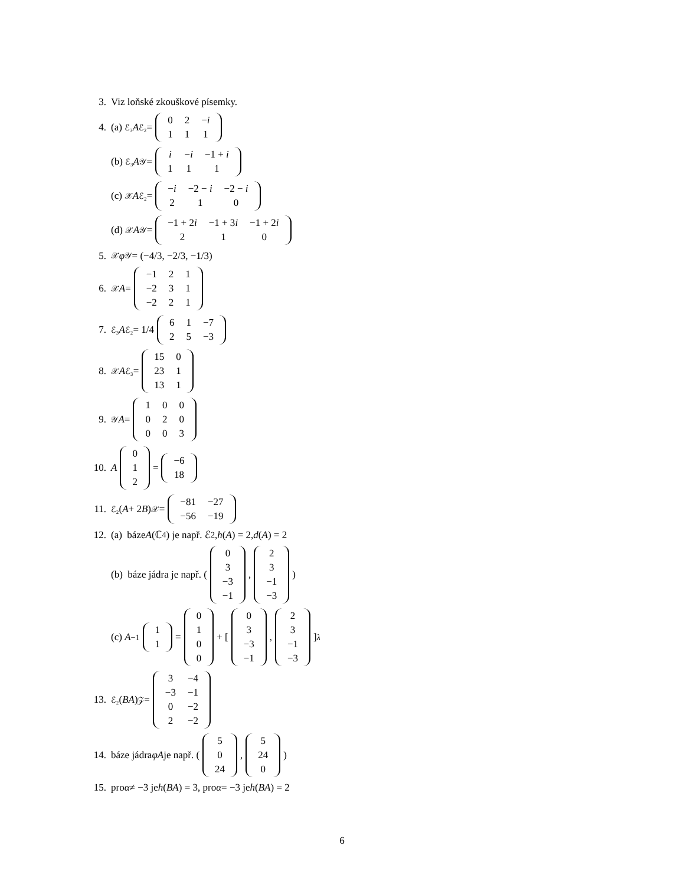3. Viz loňské zkouškové písemky.
4. (a) <sup>ℰ₃</sup> A<sup>ℰ₂</sup> =
| 0 | 2 | − i |
| 1 | 1 | 1 |
(b) <sup>ℰ₃</sup> A<sup>𝒴</sup> =
| i | − i | −1 + i |
| 1 | 1 | 1 |
(c) <sup>𝒳</sup> A<sup>ℰ₂</sup> =
| − i | −2 − i | −2 − i |
| 2 | 1 | 0 |
(d) <sup>𝒳</sup> A<sup>𝒴</sup> =
| −1 + 2 i | −1 + 3 i | −1 + 2 i |
| 2 | 1 | 0 |
5.<sup>𝒳</sup>φ<sup>𝒴</sup> = (−4/3, −2/3, −1/3)
6.<sup>𝒳</sup> A =
| −1 | 2 | 1 |
| −2 | 3 | 1 |
| −2 | 2 | 1 |
7.<sup>ℰ₃</sup> A<sup>ℰ₂</sup> = 1/4
| 6 | 1 | −7 |
| 2 | 5 | −3 |
8.<sup>𝒳</sup> A<sup>ℰ₃</sup> =
| 15 | 0 |
| 23 | 1 |
| 13 | 1 |
9.<sup>𝒴</sup> A =
| 1 | 0 | 0 |
| 0 | 2 | 0 |
| 0 | 0 | 3 |
10. A
| 0 |
| 1 |
| 2 |
=
| −6 |
| 18 |
11.<sup>ℰ₂</sup>(A + 2 B)<sup>𝒳</sup> =
| −81 | −27 |
| −56 | −19 |
12. (a) báze A (ℂ<sup>4</sup>) je např. ℰ<sub>2</sub>, h (A) = 2, d (A) = 2
(b) báze jádra je např. (
| 0 |
| 3 |
| −3 |
| −1 |
,
| 2 |
| 3 |
| −1 |
| −3 |
)
(c) A<sup>−1</sup>
| 1 |
| 1 |
=
| 0 |
| 1 |
| 0 |
| 0 |
+ [
| 0 |
| 3 |
| −3 |
| −1 |
,
| 2 |
| 3 |
| −1 |
| −3 |
]<sub>λ</sub>
13.<sup>ℰ₂</sup>(BA)<sup>𝒵</sup> =
| 3 | −4 |
| −3 | −1 |
| 0 | −2 |
| 2 | −2 |
14. báze jádra φA je např. (
| 5 |
| 0 |
| 24 |
,
| 5 |
| 24 |
| 0 |
)
15. pro α ≠ −3 je h (BA) = 3, pro α = −3 je h (BA) = 2
6